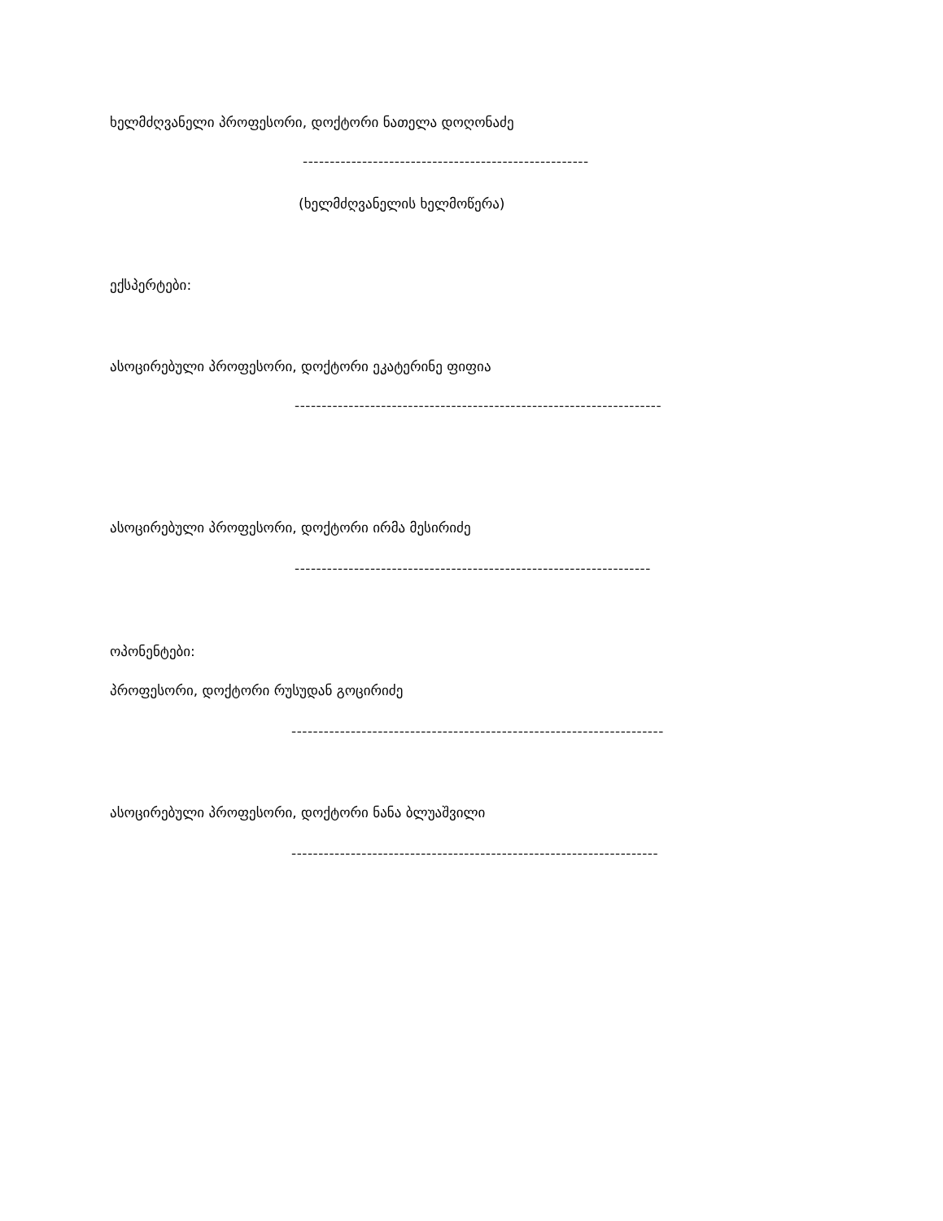ხელმძღვანელი პროფესორი, დოქტორი ნათელა დოღონაძე
-----------------------------------------------------
(ხელმძღვანელის ხელმოწერა)
ექსპერტები:
ასოცირებული პროფესორი, დოქტორი ეკატერინე ფიფია
--------------------------------------------------------------------
ასოცირებული პროფესორი, დოქტორი ირმა მესირიძე
------------------------------------------------------------------
ოპონენტები:
პროფესორი, დოქტორი რუსუდან გოცირიძე
---------------------------------------------------------------------
ასოცირებული პროფესორი, დოქტორი ნანა ბლუაშვილი
--------------------------------------------------------------------